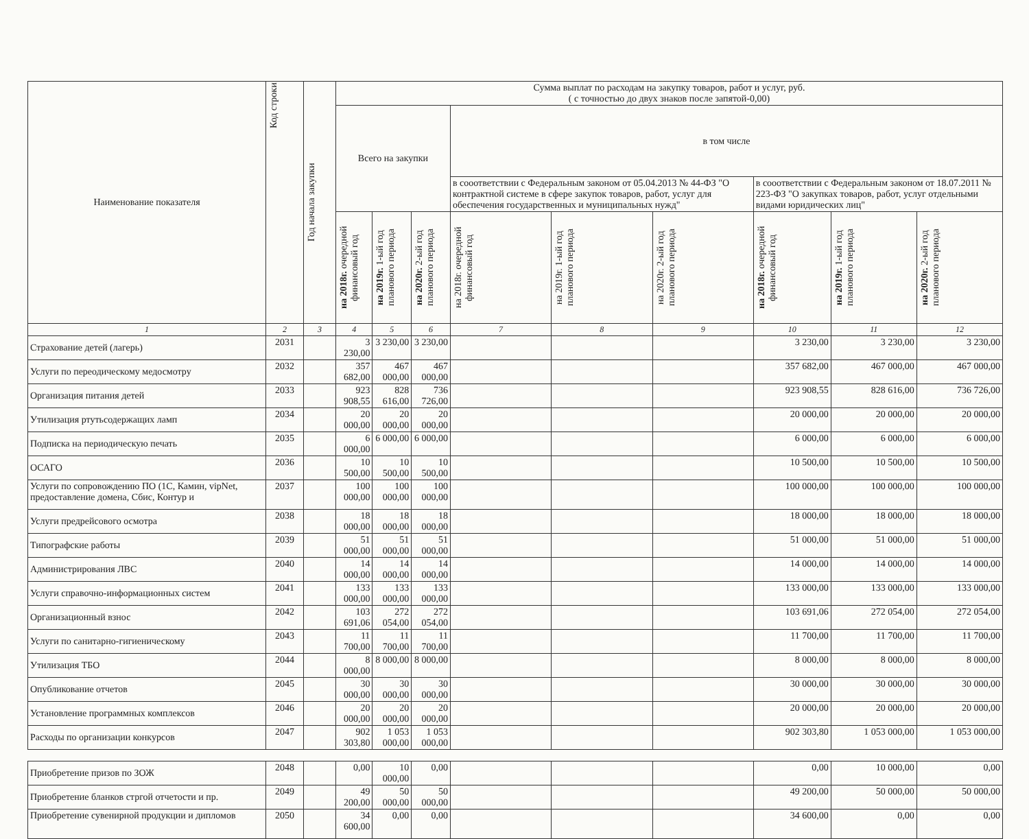| Наименование показателя | Код строки | Год начала закупки | Сумма выплат по расходам на закупку товаров, работ и услуг, руб. ( с точностью до двух знаков после запятой-0,00) | | | | | | | | |
| --- | --- | --- | --- | --- | --- | --- | --- | --- | --- | --- | --- |
| | | | Всего на закупки | | | в том числе | | | | | |
| | | | | | | в сооответствии с Федеральным законом от 05.04.2013 № 44-ФЗ "О контрактной системе в сфере закупок товаров, работ, услуг для обеспечения государственных и муниципальных нужд" | | | в сооответствии с Федеральным законом от 18.07.2011 № 223-ФЗ "О закупках товаров, работ, услуг отдельными видами юридических лиц" | | |
| | | | на 2018г. очередной финансовый год | на 2019г. 1-ый год планового периода | на 2020г. 2-ый год планового периода | на 2018г. очередной финансовый год | на 2019г. 1-ый год планового периода | на 2020г. 2-ый год планового периода | на 2018г. очередной финансовый год | на 2019г. 1-ый год планового периода | на 2020г. 2-ый год планового периода |
| 1 | 2 | 3 | 4 | 5 | 6 | 7 | 8 | 9 | 10 | 11 | 12 |
| Страхование детей (лагерь) | 2031 | | 3 230,00 | 3 230,00 | 3 230,00 | | | | 3 230,00 | 3 230,00 | 3 230,00 |
| Услуги по переодическому медосмотру | 2032 | | 357 682,00 | 467 000,00 | 467 000,00 | | | | 357 682,00 | 467 000,00 | 467 000,00 |
| Организация питания детей | 2033 | | 923 908,55 | 828 616,00 | 736 726,00 | | | | 923 908,55 | 828 616,00 | 736 726,00 |
| Утилизация ртутьсодержащих ламп | 2034 | | 20 000,00 | 20 000,00 | 20 000,00 | | | | 20 000,00 | 20 000,00 | 20 000,00 |
| Подписка на периодическую печать | 2035 | | 6 000,00 | 6 000,00 | 6 000,00 | | | | 6 000,00 | 6 000,00 | 6 000,00 |
| ОСАГО | 2036 | | 10 500,00 | 10 500,00 | 10 500,00 | | | | 10 500,00 | 10 500,00 | 10 500,00 |
| Услуги по сопровождению ПО (1С, Камин, vipNet, предоставление домена, Сбис, Контур и | 2037 | | 100 000,00 | 100 000,00 | 100 000,00 | | | | 100 000,00 | 100 000,00 | 100 000,00 |
| Услуги предрейсового осмотра | 2038 | | 18 000,00 | 18 000,00 | 18 000,00 | | | | 18 000,00 | 18 000,00 | 18 000,00 |
| Типографские работы | 2039 | | 51 000,00 | 51 000,00 | 51 000,00 | | | | 51 000,00 | 51 000,00 | 51 000,00 |
| Администрирования ЛВС | 2040 | | 14 000,00 | 14 000,00 | 14 000,00 | | | | 14 000,00 | 14 000,00 | 14 000,00 |
| Услуги справочно-информационных систем | 2041 | | 133 000,00 | 133 000,00 | 133 000,00 | | | | 133 000,00 | 133 000,00 | 133 000,00 |
| Организационный взнос | 2042 | | 103 691,06 | 272 054,00 | 272 054,00 | | | | 103 691,06 | 272 054,00 | 272 054,00 |
| Услуги по санитарно-гигиеническому | 2043 | | 11 700,00 | 11 700,00 | 11 700,00 | | | | 11 700,00 | 11 700,00 | 11 700,00 |
| Утилизация ТБО | 2044 | | 8 000,00 | 8 000,00 | 8 000,00 | | | | 8 000,00 | 8 000,00 | 8 000,00 |
| Опубликование отчетов | 2045 | | 30 000,00 | 30 000,00 | 30 000,00 | | | | 30 000,00 | 30 000,00 | 30 000,00 |
| Установление программных комплексов | 2046 | | 20 000,00 | 20 000,00 | 20 000,00 | | | | 20 000,00 | 20 000,00 | 20 000,00 |
| Расходы по организации конкурсов | 2047 | | 902 303,80 | 1 053 000,00 | 1 053 000,00 | | | | 902 303,80 | 1 053 000,00 | 1 053 000,00 |
| Приобретение призов по ЗОЖ | 2048 | | 0,00 | 10 000,00 | 0,00 | | | | 0,00 | 10 000,00 | 0,00 |
| Приобретение бланков стргой отчетости и пр. | 2049 | | 49 200,00 | 50 000,00 | 50 000,00 | | | | 49 200,00 | 50 000,00 | 50 000,00 |
| Приобретение сувенирной продукции и дипломов | 2050 | | 34 600,00 | 0,00 | 0,00 | | | | 34 600,00 | 0,00 | 0,00 |